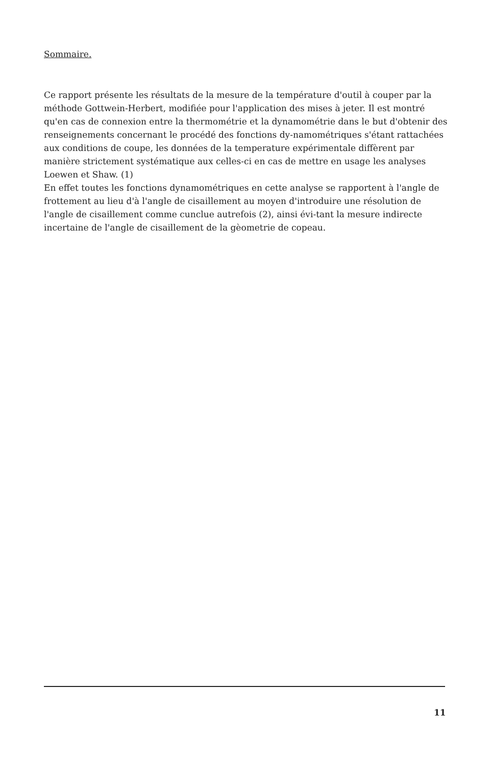Sommaire.
Ce rapport présente les résultats de la mesure de la température d'outil à couper par la méthode Gottwein-Herbert, modifiée pour l'application des mises à jeter. Il est montré qu'en cas de connexion entre la thermométrie et la dynamométrie dans le but d'obtenir des renseignements concernant le procédé des fonctions dy-namométriques s'étant rattachées aux conditions de coupe, les données de la temperature expérimentale diffèrent par manière strictement systématique aux celles-ci en cas de mettre en usage les analyses Loewen et Shaw. (1)
En effet toutes les fonctions dynamométriques en cette analyse se rapportent à l'angle de frottement au lieu d'à l'angle de cisaillement au moyen d'introduire une résolution de l'angle de cisaillement comme cunclue autrefois (2), ainsi évi-tant la mesure indirecte incertaine de l'angle de cisaillement de la gèometrie de copeau.
11